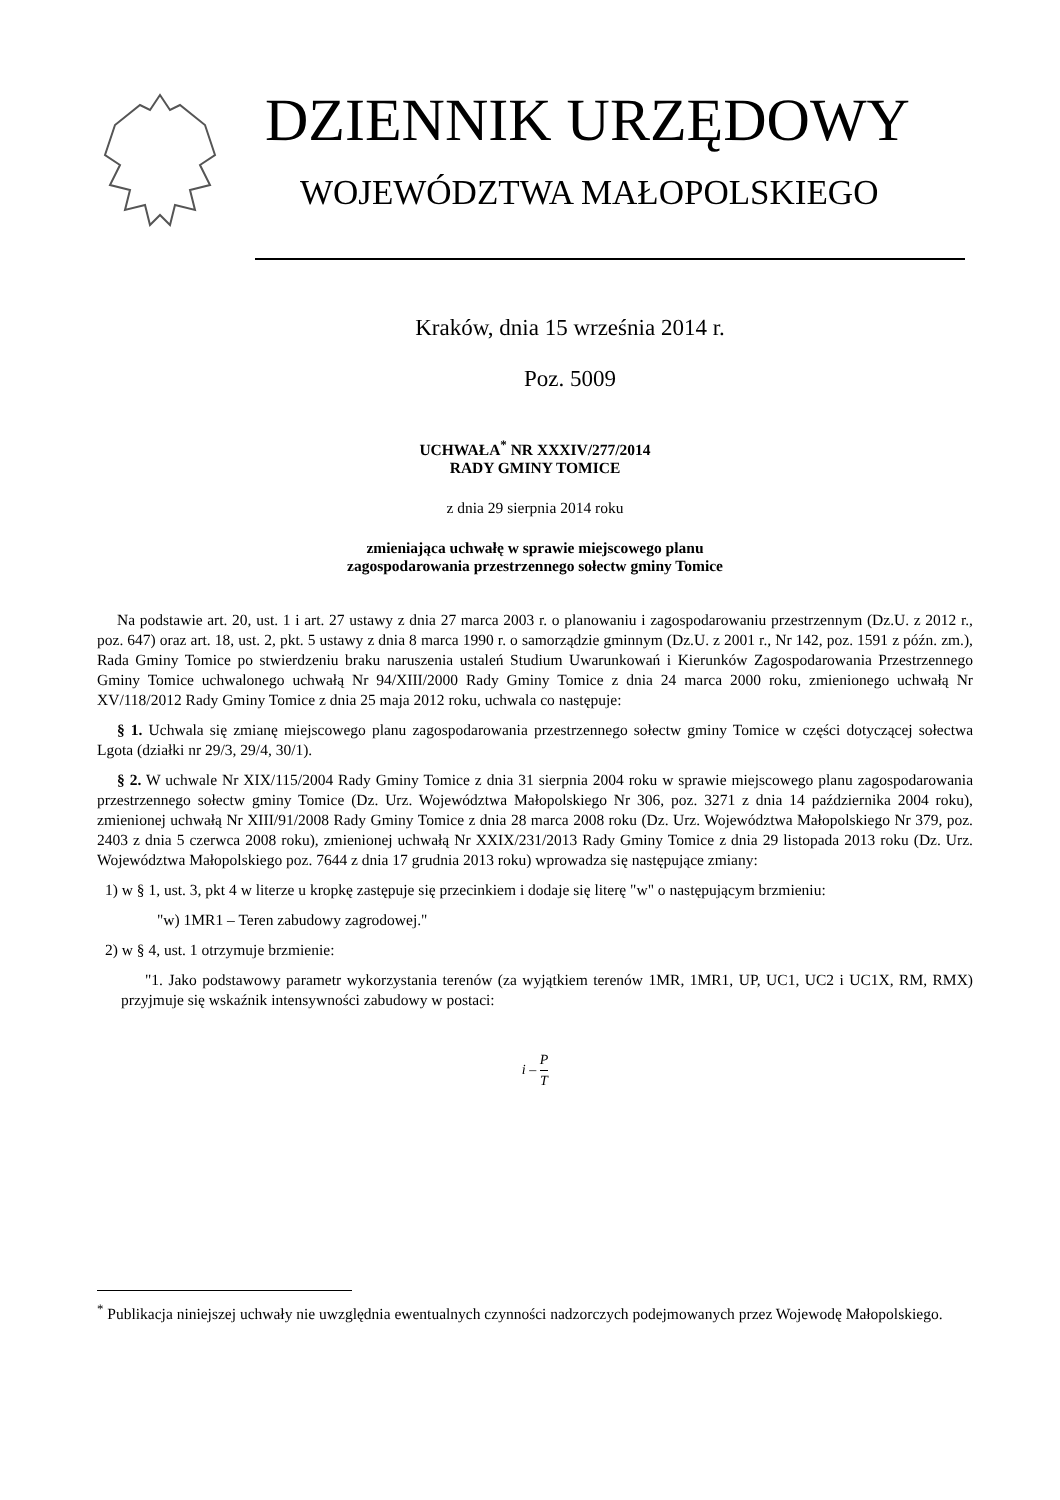DZIENNIK URZĘDOWY
WOJEWÓDZTWA MAŁOPOLSKIEGO
Kraków, dnia 15 września 2014 r.
Poz. 5009
UCHWAŁA<sup>*</sup> NR XXXIV/277/2014
RADY GMINY TOMICE
z dnia 29 sierpnia 2014 roku
zmieniająca uchwałę w sprawie miejscowego planu
zagospodarowania przestrzennego sołectw gminy Tomice
Na podstawie art. 20, ust. 1 i art. 27 ustawy z dnia 27 marca 2003 r. o planowaniu i zagospodarowaniu przestrzennym (Dz.U. z 2012 r., poz. 647) oraz art. 18, ust. 2, pkt. 5 ustawy z dnia 8 marca 1990 r. o samorządzie gminnym (Dz.U. z 2001 r., Nr 142, poz. 1591 z późn. zm.), Rada Gminy Tomice po stwierdzeniu braku naruszenia ustaleń Studium Uwarunkowań i Kierunków Zagospodarowania Przestrzennego Gminy Tomice uchwalonego uchwałą Nr 94/XIII/2000 Rady Gminy Tomice z dnia 24 marca 2000 roku, zmienionego uchwałą Nr XV/118/2012 Rady Gminy Tomice z dnia 25 maja 2012 roku, uchwala co następuje:
§ 1. Uchwala się zmianę miejscowego planu zagospodarowania przestrzennego sołectw gminy Tomice w części dotyczącej sołectwa Lgota (działki nr 29/3, 29/4, 30/1).
§ 2. W uchwale Nr XIX/115/2004 Rady Gminy Tomice z dnia 31 sierpnia 2004 roku w sprawie miejscowego planu zagospodarowania przestrzennego sołectw gminy Tomice (Dz. Urz. Województwa Małopolskiego Nr 306, poz. 3271 z dnia 14 października 2004 roku), zmienionej uchwałą Nr XIII/91/2008 Rady Gminy Tomice z dnia 28 marca 2008 roku (Dz. Urz. Województwa Małopolskiego Nr 379, poz. 2403 z dnia 5 czerwca 2008 roku), zmienionej uchwałą Nr XXIX/231/2013 Rady Gminy Tomice z dnia 29 listopada 2013 roku (Dz. Urz. Województwa Małopolskiego poz. 7644 z dnia 17 grudnia 2013 roku) wprowadza się następujące zmiany:
1) w § 1, ust. 3, pkt 4 w literze u kropkę zastępuje się przecinkiem i dodaje się literę "w" o następującym brzmieniu:
"w) 1MR1 – Teren zabudowy zagrodowej."
2) w § 4, ust. 1 otrzymuje brzmienie:
"1. Jako podstawowy parametr wykorzystania terenów (za wyjątkiem terenów 1MR, 1MR1, UP, UC1, UC2 i UC1X, RM, RMX) przyjmuje się wskaźnik intensywności zabudowy w postaci:
i – P T
<sup>*</sup> Publikacja niniejszej uchwały nie uwzględnia ewentualnych czynności nadzorczych podejmowanych przez Wojewodę Małopolskiego.